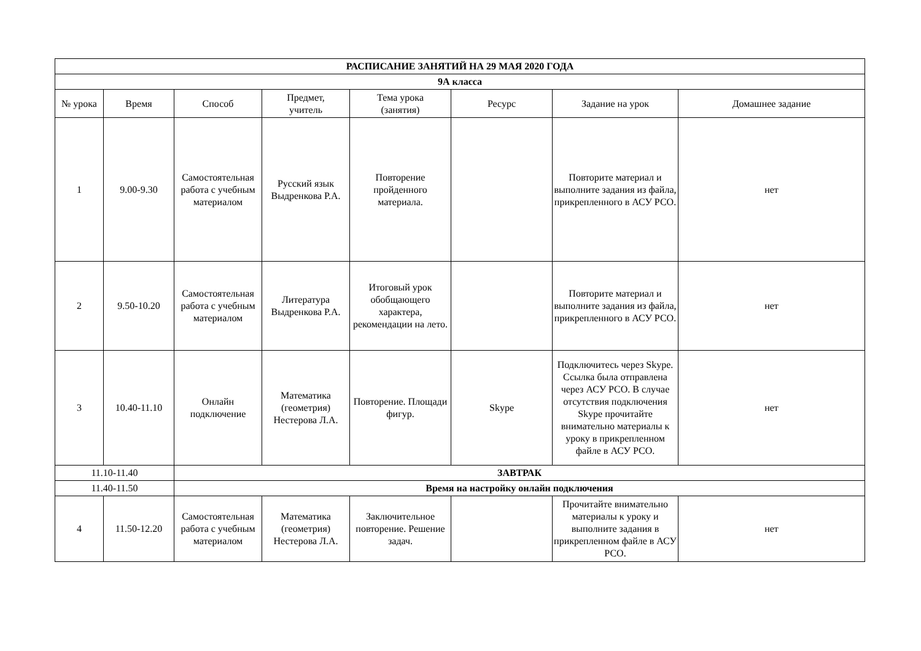| РАСПИСАНИЕ ЗАНЯТИЙ НА 29 МАЯ 2020 ГОДА | | | | | | | |
| 9А класса | | | | | | | |
| № урока | Время | Способ | Предмет, учитель | Тема урока (занятия) | Ресурс | Задание на урок | Домашнее задание |
| 1 | 9.00-9.30 | Самостоятельная работа с учебным материалом | Русский язык Выдренкова Р.А. | Повторение пройденного материала. | | Повторите материал и выполните задания из файла, прикрепленного в АСУ РСО. | нет |
| 2 | 9.50-10.20 | Самостоятельная работа с учебным материалом | Литература Выдренкова Р.А. | Итоговый урок обобщающего характера, рекомендации на лето. | | Повторите материал и выполните задания из файла, прикрепленного в АСУ РСО. | нет |
| 3 | 10.40-11.10 | Онлайн подключение | Математика (геометрия) Нестерова Л.А. | Повторение. Площади фигур. | Skype | Подключитесь через Skype. Ссылка была отправлена через АСУ РСО. В случае отсутствия подключения Skype прочитайте внимательно материалы к уроку в прикрепленном файле в АСУ РСО. | нет |
| 11.10-11.40 | | ЗАВТРАК | | | | | |
| 11.40-11.50 | | Время на настройку онлайн подключения | | | | | |
| 4 | 11.50-12.20 | Самостоятельная работа с учебным материалом | Математика (геометрия) Нестерова Л.А. | Заключительное повторение. Решение задач. | | Прочитайте внимательно материалы к уроку и выполните задания в прикрепленном файле в АСУ РСО. | нет |